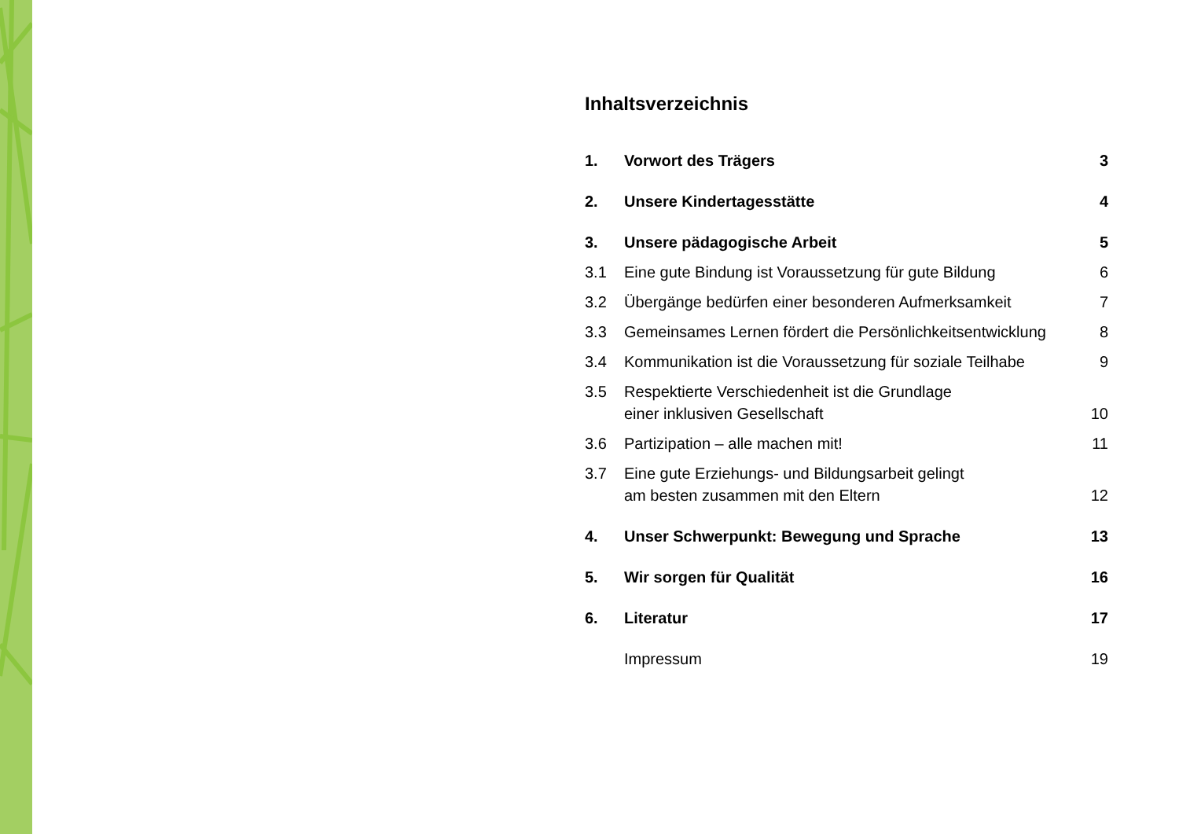Inhaltsverzeichnis
| 1. | Vorwort des Trägers | 3 |
| 2. | Unsere Kindertagesstätte | 4 |
| 3. | Unsere pädagogische Arbeit | 5 |
| 3.1 | Eine gute Bindung ist Voraussetzung für gute Bildung | 6 |
| 3.2 | Übergänge bedürfen einer besonderen Aufmerksamkeit | 7 |
| 3.3 | Gemeinsames Lernen fördert die Persönlichkeitsentwicklung | 8 |
| 3.4 | Kommunikation ist die Voraussetzung für soziale Teilhabe | 9 |
| 3.5 | Respektierte Verschiedenheit ist die Grundlage einer inklusiven Gesellschaft | 10 |
| 3.6 | Partizipation – alle machen mit! | 11 |
| 3.7 | Eine gute Erziehungs- und Bildungsarbeit gelingt am besten zusammen mit den Eltern | 12 |
| 4. | Unser Schwerpunkt: Bewegung und Sprache | 13 |
| 5. | Wir sorgen für Qualität | 16 |
| 6. | Literatur | 17 |
| | Impressum | 19 |